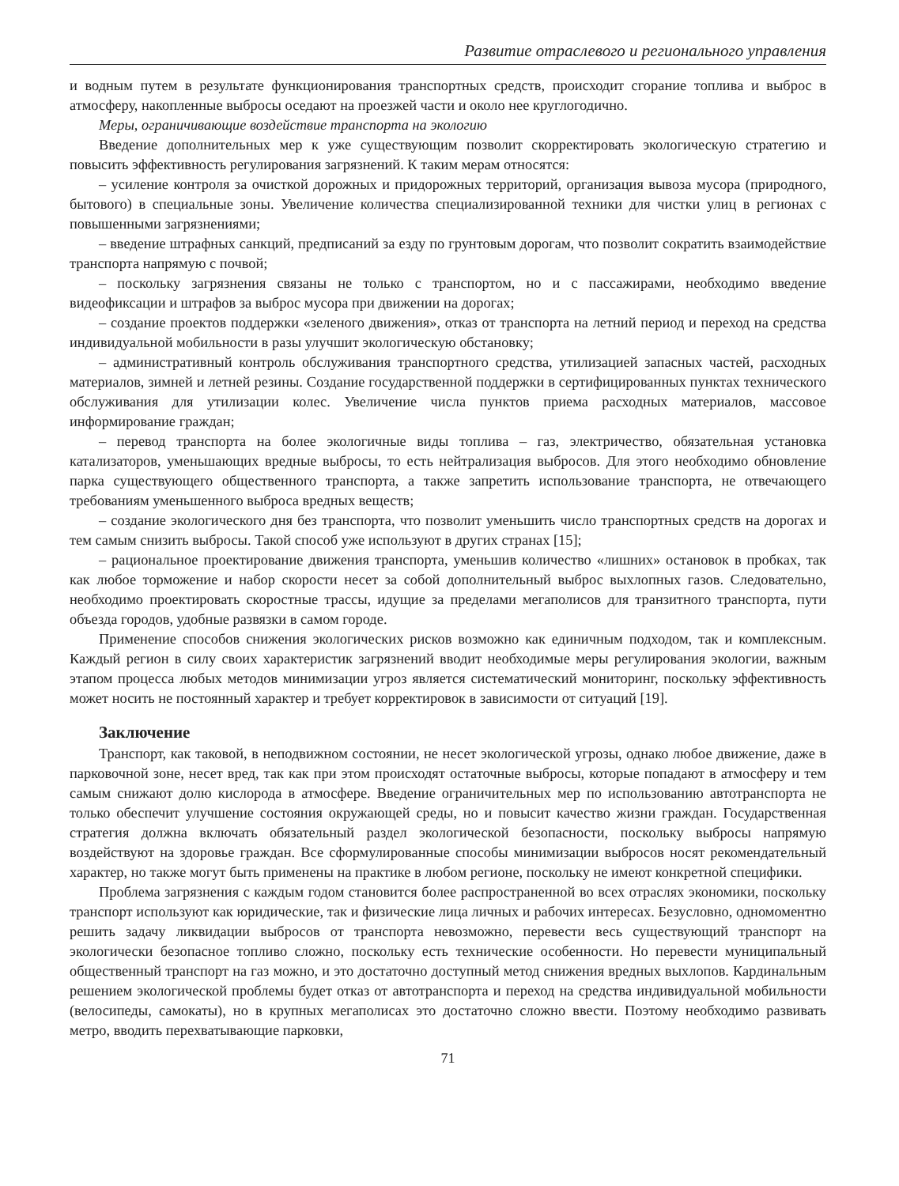Развитие отраслевого и регионального управления
и водным путем в результате функционирования транспортных средств, происходит сгорание топлива и выброс в атмосферу, накопленные выбросы оседают на проезжей части и около нее круглогодично.
Меры, ограничивающие воздействие транспорта на экологию
Введение дополнительных мер к уже существующим позволит скорректировать экологическую стратегию и повысить эффективность регулирования загрязнений. К таким мерам относятся:
– усиление контроля за очисткой дорожных и придорожных территорий, организация вывоза мусора (природного, бытового) в специальные зоны. Увеличение количества специализированной техники для чистки улиц в регионах с повышенными загрязнениями;
– введение штрафных санкций, предписаний за езду по грунтовым дорогам, что позволит сократить взаимодействие транспорта напрямую с почвой;
– поскольку загрязнения связаны не только с транспортом, но и с пассажирами, необходимо введение видеофиксации и штрафов за выброс мусора при движении на дорогах;
– создание проектов поддержки «зеленого движения», отказ от транспорта на летний период и переход на средства индивидуальной мобильности в разы улучшит экологическую обстановку;
– административный контроль обслуживания транспортного средства, утилизацией запасных частей, расходных материалов, зимней и летней резины. Создание государственной поддержки в сертифицированных пунктах технического обслуживания для утилизации колес. Увеличение числа пунктов приема расходных материалов, массовое информирование граждан;
– перевод транспорта на более экологичные виды топлива – газ, электричество, обязательная установка катализаторов, уменьшающих вредные выбросы, то есть нейтрализация выбросов. Для этого необходимо обновление парка существующего общественного транспорта, а также запретить использование транспорта, не отвечающего требованиям уменьшенного выброса вредных веществ;
– создание экологического дня без транспорта, что позволит уменьшить число транспортных средств на дорогах и тем самым снизить выбросы. Такой способ уже используют в других странах [15];
– рациональное проектирование движения транспорта, уменьшив количество «лишних» остановок в пробках, так как любое торможение и набор скорости несет за собой дополнительный выброс выхлопных газов. Следовательно, необходимо проектировать скоростные трассы, идущие за пределами мегаполисов для транзитного транспорта, пути объезда городов, удобные развязки в самом городе.
Применение способов снижения экологических рисков возможно как единичным подходом, так и комплексным. Каждый регион в силу своих характеристик загрязнений вводит необходимые меры регулирования экологии, важным этапом процесса любых методов минимизации угроз является систематический мониторинг, поскольку эффективность может носить не постоянный характер и требует корректировок в зависимости от ситуаций [19].
Заключение
Транспорт, как таковой, в неподвижном состоянии, не несет экологической угрозы, однако любое движение, даже в парковочной зоне, несет вред, так как при этом происходят остаточные выбросы, которые попадают в атмосферу и тем самым снижают долю кислорода в атмосфере. Введение ограничительных мер по использованию автотранспорта не только обеспечит улучшение состояния окружающей среды, но и повысит качество жизни граждан. Государственная стратегия должна включать обязательный раздел экологической безопасности, поскольку выбросы напрямую воздействуют на здоровье граждан. Все сформулированные способы минимизации выбросов носят рекомендательный характер, но также могут быть применены на практике в любом регионе, поскольку не имеют конкретной специфики.
Проблема загрязнения с каждым годом становится более распространенной во всех отраслях экономики, поскольку транспорт используют как юридические, так и физические лица личных и рабочих интересах. Безусловно, одномоментно решить задачу ликвидации выбросов от транспорта невозможно, перевести весь существующий транспорт на экологически безопасное топливо сложно, поскольку есть технические особенности. Но перевести муниципальный общественный транспорт на газ можно, и это достаточно доступный метод снижения вредных выхлопов. Кардинальным решением экологической проблемы будет отказ от автотранспорта и переход на средства индивидуальной мобильности (велосипеды, самокаты), но в крупных мегаполисах это достаточно сложно ввести. Поэтому необходимо развивать метро, вводить перехватывающие парковки,
71